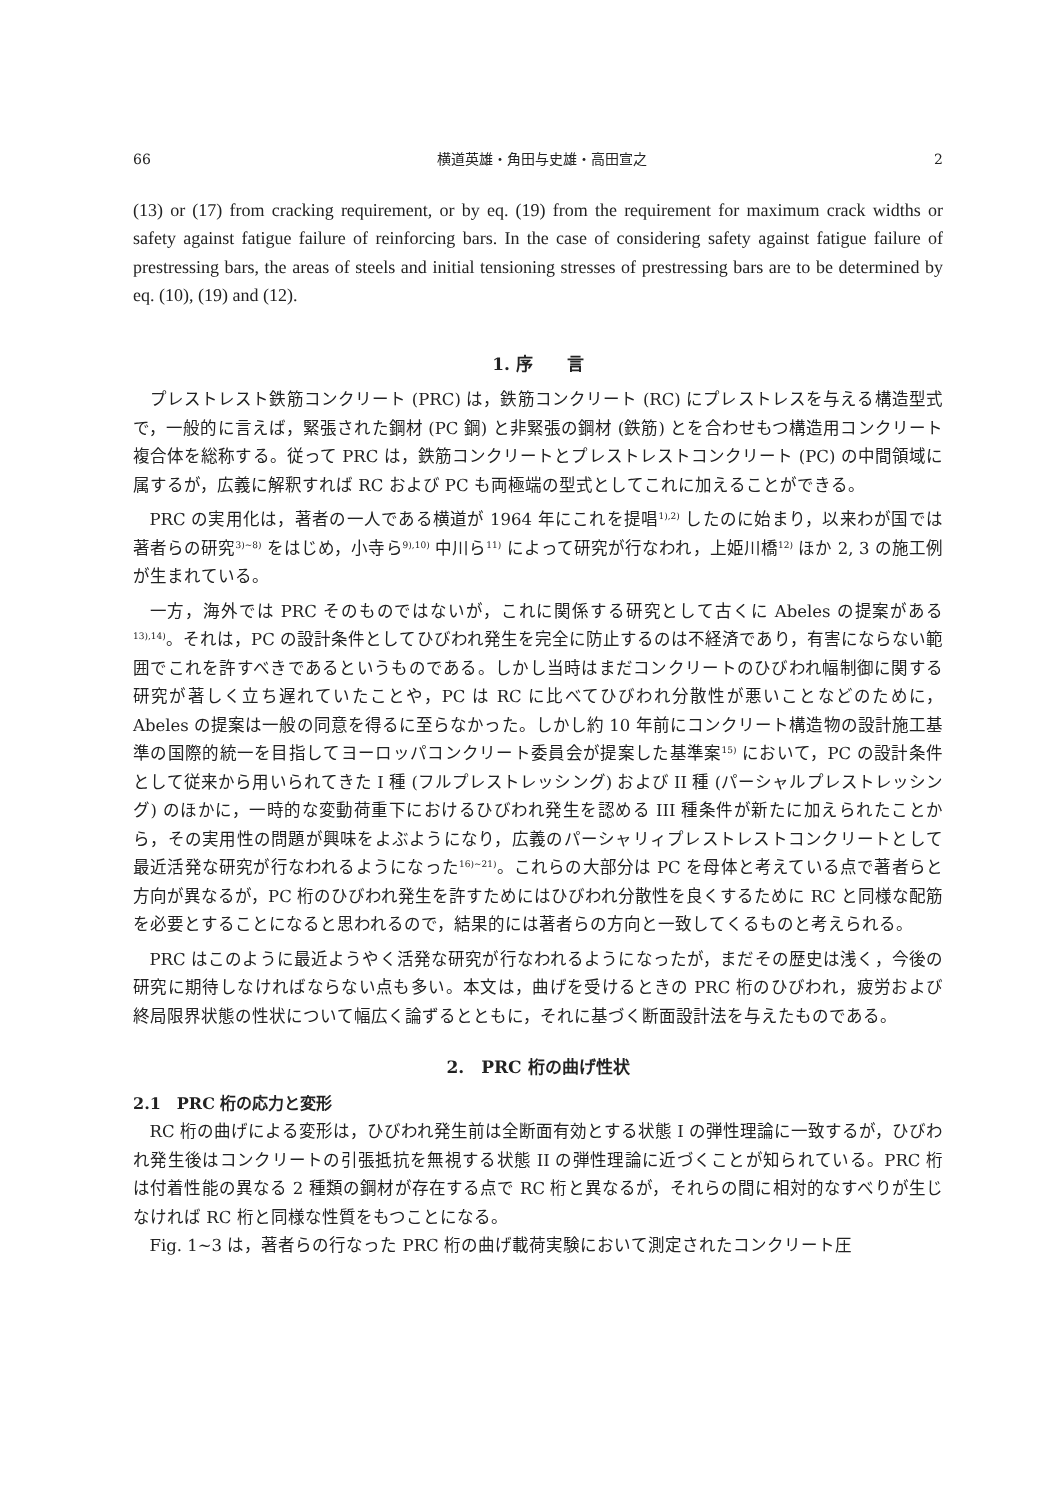66 横道英雄・角田与史雄・高田宣之 2
(13) or (17) from cracking requirement, or by eq. (19) from the requirement for maximum crack widths or safety against fatigue failure of reinforcing bars. In the case of considering safety against fatigue failure of prestressing bars, the areas of steels and initial tensioning stresses of prestressing bars are to be determined by eq. (10), (19) and (12).
1. 序　　言
プレストレスト鉄筋コンクリート (PRC) は，鉄筋コンクリート (RC) にプレストレスを与える構造型式で，一般的に言えば，緊張された鋼材 (PC 鋼) と非緊張の鋼材 (鉄筋) とを合わせもつ構造用コンクリート複合体を総称する。従って PRC は，鉄筋コンクリートとプレストレストコンクリート (PC) の中間領域に属するが，広義に解釈すれば RC および PC も両極端の型式としてこれに加えることができる。
PRC の実用化は，著者の一人である横道が 1964 年にこれを提唱<sup>1),2)</sup> したのに始まり，以来わが国では著者らの研究<sup>3)~8)</sup> をはじめ，小寺ら<sup>9),10)</sup> 中川ら<sup>11)</sup> によって研究が行なわれ，上姫川橋<sup>12)</sup> ほか 2, 3 の施工例が生まれている。
一方，海外では PRC そのものではないが，これに関係する研究として古くに Abeles の提案がある<sup>13),14)</sup>。それは，PC の設計条件としてひびわれ発生を完全に防止するのは不経済であり，有害にならない範囲でこれを許すべきであるというものである。しかし当時はまだコンクリートのひびわれ幅制御に関する研究が著しく立ち遅れていたことや，PC は RC に比べてひびわれ分散性が悪いことなどのために，Abeles の提案は一般の同意を得るに至らなかった。しかし約 10 年前にコンクリート構造物の設計施工基準の国際的統一を目指してヨーロッパコンクリート委員会が提案した基準案<sup>15)</sup> において，PC の設計条件として従来から用いられてきた I 種 (フルプレストレッシング) および II 種 (パーシャルプレストレッシング) のほかに，一時的な変動荷重下におけるひびわれ発生を認める III 種条件が新たに加えられたことから，その実用性の問題が興味をよぶようになり，広義のパーシャリィプレストレストコンクリートとして最近活発な研究が行なわれるようになった<sup>16)~21)</sup>。これらの大部分は PC を母体と考えている点で著者らと方向が異なるが，PC 桁のひびわれ発生を許すためにはひびわれ分散性を良くするために RC と同様な配筋を必要とすることになると思われるので，結果的には著者らの方向と一致してくるものと考えられる。
PRC はこのように最近ようやく活発な研究が行なわれるようになったが，まだその歴史は浅く，今後の研究に期待しなければならない点も多い。本文は，曲げを受けるときの PRC 桁のひびわれ，疲労および終局限界状態の性状について幅広く論ずるとともに，それに基づく断面設計法を与えたものである。
2.　PRC 桁の曲げ性状
2.1　PRC 桁の応力と変形
RC 桁の曲げによる変形は，ひびわれ発生前は全断面有効とする状態 I の弾性理論に一致するが，ひびわれ発生後はコンクリートの引張抵抗を無視する状態 II の弾性理論に近づくことが知られている。PRC 桁は付着性能の異なる 2 種類の鋼材が存在する点で RC 桁と異なるが，それらの間に相対的なすべりが生じなければ RC 桁と同様な性質をもつことになる。
Fig. 1~3 は，著者らの行なった PRC 桁の曲げ載荷実験において測定されたコンクリート圧